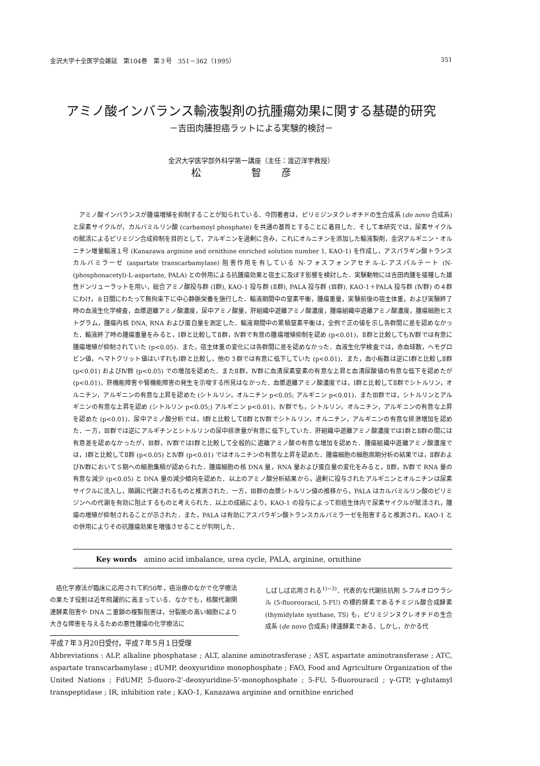金沢大学十全医学会雑誌　第104巻　第３号　351－362（1995） 351
アミノ酸インバランス輸液製剤の抗腫瘍効果に関する基礎的研究
－吉田肉腫担癌ラットによる実験的検討－
金沢大学医学部外科学第一講座（主任：渡辺洋宇教授）
松　智彦
アミノ酸インバランスが腫瘍増殖を抑制することが知られている．今回著者は，ピリミジンヌクレオチドの生合成系 (de novo 合成系) と尿素サイクルが，カルバミルリン酸 (carbamoyl phosphate) を共通の基質とすることに着目した．そして本研究では，尿素サイクルの賦活によるピリミジン合成抑制を目的として，アルギニンを過剰に含み，これにオルニチンを添加した輸液製剤，金沢アルギニン・オルニチン増量輸液１号 (Kanazawa arginine and ornithine enriched solution number 1, KAO-1) を作成し，アスパラギン酸トランスカルバミラーゼ (aspartate transcarbamylase) 阻害作用を有している N-フォスフォンアセチル-L-アスパルテート (N-(phosphonacetyl)-L-aspartate, PALA) との併用による抗腫瘍効果と宿主に及ぼす影響を検討した．実験動物には吉田肉腫を接種した雄性ドンリューラットを用い，総合アミノ酸投与群 (Ⅰ群), KAO-1 投与群 (Ⅱ群), PALA 投与群 (Ⅲ群), KAO-1＋PALA 投与群 (Ⅳ群) の４群にわけ，８日間にわたって無拘束下に中心静脈栄養を施行した．輸液期間中の窒素平衡，腫瘍重量，実験前後の宿主体重，および実験終了時の血液生化学検査，血漿遊離アミノ酸濃度，尿中アミノ酸量，肝組織中遊離アミノ酸濃度，腫瘍組織中遊離アミノ酸濃度，腫瘍細胞ヒストグラム，腫瘍内核 DNA, RNA および蛋白量を測定した．輸液期間中の累積窒素平衡は，全例で正の値を示し各群間に差を認めなかった．輸液終了時の腫瘍重量をみると，Ⅰ群と比較してⅡ群，Ⅳ群で有意の腫瘍増殖抑制を認め (p<0.01)，Ⅱ群と比較してもⅣ群では有意に腫瘍増殖が抑制されていた (p<0.05)．また，宿主体重の変化には各群間に差を認めなかった．血液生化学検査では，赤血球数，ヘモグロビン値，ヘマトクリット値はいずれもⅠ群と比較し，他の３群では有意に低下していた (p<0.01)．また，血小板数は逆にⅠ群と比較しⅡ群 (p<0.01) およびⅣ群 (p<0.05) での増加を認めた．またⅡ群，Ⅳ群に血清尿素窒素の有意な上昇と血清尿酸値の有意な低下を認めたが (p<0.01)，肝機能障害や腎機能障害の発生を示唆する所見はなかった．血漿遊離アミノ酸濃度では，Ⅰ群と比較してⅡ群でシトルリン，オルニチン，アルギニンの有意な上昇を認めた (シトルリン，オルニチン p<0.05; アルギニン p<0.01)．またⅢ群では，シトルリンとアルギニンの有意な上昇を認め (シトルリン p<0.05;) アルギニン p<0.01)，Ⅳ群でも，シトルリン，オルニチン，アルギニンの有意な上昇を認めた (p<0.01)．尿中アミノ酸分析では，Ⅰ群と比較してⅡ群とⅣ群でシトルリン，オルニチン，アルギニンの有意な排泄増加を認めた．一方，Ⅲ群では逆にアルギチンとシトルリンの尿中排泄量が有意に低下していた．肝組織中遊離アミノ酸濃度ではⅠ群とⅡ群の間には有意差を認めなかったが，Ⅲ群，Ⅳ群ではⅠ群と比較して全般的に遊離アミノ酸の有意な増加を認めた．腫瘍組織中遊離アミノ酸濃度では，Ⅰ群と比較してⅡ群 (p<0.05) とⅣ群 (p<0.01) ではオルニチンの有意な上昇を認めた．腫瘍細胞の細胞周期分析の結果では，Ⅱ群およびⅣ群においてＳ期への細胞集積が認められた．腫瘍細胞の核 DNA 量，RNA 量および蛋白量の変化をみると，Ⅱ群，Ⅳ群で RNA 量の有意な減少 (p<0.05) と DNA 量の減少傾向を認めた．以上のアミノ酸分析結果から，過剰に投与されたアルギニンとオルニチンは尿素サイクルに流入し，順調に代謝されるものと推測された．一方，Ⅲ群の血漿シトルリン値の推移から，PALA はカルバミルリン酸のピリミジンへの代謝を有効に阻止するものと考えられた．以上の成績により，KAO-1 の投与によって担癌生体内で尿素サイクルが賦活され，腫瘍の増殖が抑制されることが示された．また，PALA は有効にアスパラギン酸トランスカルバミラーゼを阻害すると推測され，KAO-1 との併用によりその抗腫瘍効果を増強させることが判明した．
Key words　amino acid imbalance, urea cycle, PALA, arginine, ornithine
　癌化学療法が臨床に応用されて約50年，癌治療のなかで化学療法の果たす役割は近年飛躍的に高まっている．なかでも，核酸代謝関連酵素阻害や DNA 二重鎖の複製阻害は，分裂能の高い細胞により大きな障害を与えるための悪性腫瘍の化学療法に
しばしば応用される<sup>1)~3)</sup>．代表的な代謝拮抗剤 5-フルオロウラシル (5-fluorouracil, 5-FU) の標的酵素であるチミジル酸合成酵素 (thymidylate synthase, TS) も，ピリミジンヌクレオチドの生合成系 (de novo 合成系) 律速酵素である．しかし，かかる代
平成７年３月20日受付，平成７年５月１日受理
Abbreviations : ALP, alkaline phosphatase ; ALT, alanine aminotrasferase ; AST, aspartate aminotransferase ; ATC, aspartate transcarbamylase ; dUMP, deoxyuridine monophosphate ; FAO, Food and Agriculture Organization of the United Nations ; FdUMP, 5-fluoro-2'-deoxyuridine-5'-monophosphate ; 5-FU, 5-fluorouracil ; γ-GTP, γ-glutamyl transpeptidase ; IR, inhibition rate ; KAO-1, Kanazawa arginine and ornithine enriched